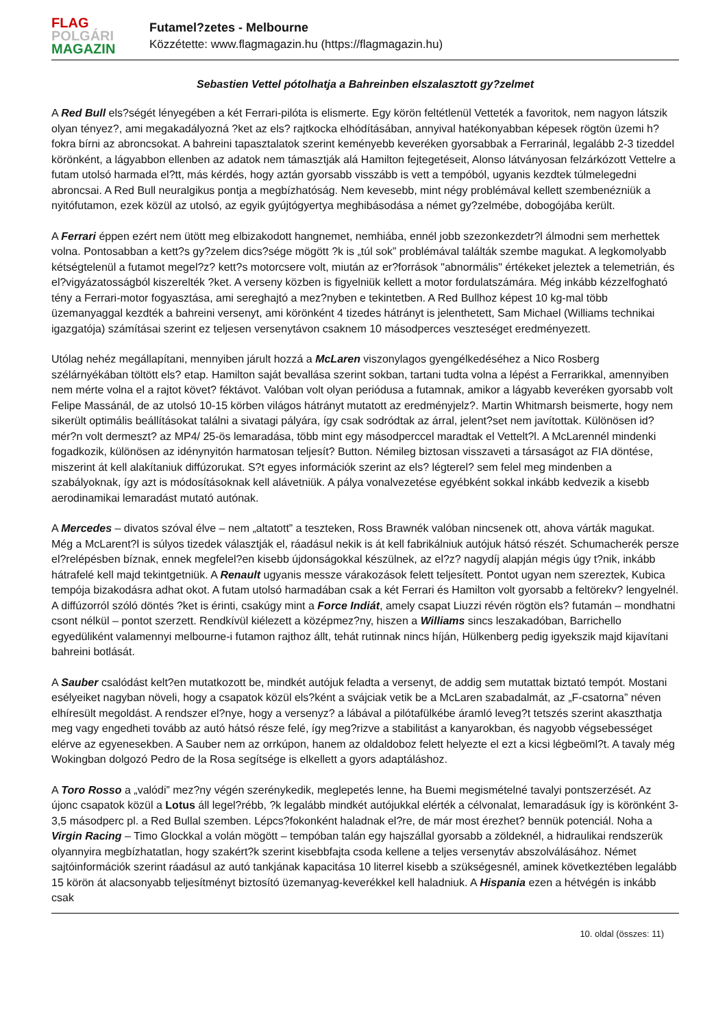FLAG
POLGÁRI
MAGAZIN
Futamel?zetes - Melbourne
Közzétette: www.flagmagazin.hu (https://flagmagazin.hu)
Sebastien Vettel pótolhatja a Bahreinben elszalasztott gy?zelmet
A Red Bull els?ségét lényegében a két Ferrari-pilóta is elismerte. Egy körön feltétlenül Vetteték a favoritok, nem nagyon látszik olyan tényez?, ami megakadályozná ?ket az els? rajtkocka elhódításában, annyival hatékonyabban képesek rögtön üzemi h?fokra bírni az abroncsokat. A bahreini tapasztalatok szerint keményebb keveréken gyorsabbak a Ferrarinál, legalább 2-3 tizeddel körönként, a lágyabbon ellenben az adatok nem támasztják alá Hamilton fejtegetéseit, Alonso látványosan felzárkózott Vettelre a futam utolsó harmada el?tt, más kérdés, hogy aztán gyorsabb visszább is vett a tempóból, ugyanis kezdtek túlmelegedni abroncsai. A Red Bull neuralgikus pontja a megbízhatóság. Nem kevesebb, mint négy problémával kellett szembenézniük a nyitófutamon, ezek közül az utolsó, az egyik gyújtógyertya meghibásodása a német gy?zelmébe, dobogójába került.
A Ferrari éppen ezért nem ütött meg elbizakodott hangnemet, nemhiába, ennél jobb szezonkezdetr?l álmodni sem merhettek volna. Pontosabban a kett?s gy?zelem dics?sége mögött ?k is „túl sok” problémával találták szembe magukat. A legkomolyabb kétségtelenül a futamot megel?z? kett?s motorcsere volt, miután az er?források "abnormális" értékeket jeleztek a telemetrián, és el?vigyázatosságból kiszerelték ?ket. A verseny közben is figyelniük kellett a motor fordulatszámára. Még inkább kézzelfogható tény a Ferrari-motor fogyasztása, ami sereghajtó a mez?nyben e tekintetben. A Red Bullhoz képest 10 kg-mal több üzemanyaggal kezdték a bahreini versenyt, ami körönként 4 tizedes hátrányt is jelenthetett, Sam Michael (Williams technikai igazgatója) számításai szerint ez teljesen versenytávon csaknem 10 másodperces veszteséget eredményezett.
Utólag nehéz megállapítani, mennyiben járult hozzá a McLaren viszonylagos gyengélkedéséhez a Nico Rosberg szélárnyékában töltött els? etap. Hamilton saját bevallása szerint sokban, tartani tudta volna a lépést a Ferrarikkal, amennyiben nem mérte volna el a rajtot követ? féktávot. Valóban volt olyan periódusa a futamnak, amikor a lágyabb keveréken gyorsabb volt Felipe Massánál, de az utolsó 10-15 körben világos hátrányt mutatott az eredményjelz?. Martin Whitmarsh beismerte, hogy nem sikerült optimális beállításokat találni a sivatagi pályára, így csak sodródtak az árral, jelent?set nem javítottak. Különösen id?mér?n volt dermeszt? az MP4/ 25-ös lemaradása, több mint egy másodperccel maradtak el Vettelt?l. A McLarennél mindenki fogadkozik, különösen az idénynyitón harmatosan teljesít? Button. Némileg biztosan visszaveti a társaságot az FIA döntése, miszerint át kell alakítaniuk diffúzorukat. S?t egyes információk szerint az els? légterel? sem felel meg mindenben a szabályoknak, így azt is módosításoknak kell alávetniük. A pálya vonalvezetése egyébként sokkal inkább kedvezik a kisebb aerodinamikai lemaradást mutató autónak.
A Mercedes – divatos szóval élve – nem „altatott” a teszteken, Ross Brawnék valóban nincsenek ott, ahova várták magukat. Még a McLarent?l is súlyos tizedek választják el, ráadásul nekik is át kell fabrikálniuk autójuk hátsó részét. Schumacherék persze el?relépésben bíznak, ennek megfelel?en kisebb újdonságokkal készülnek, az el?z? nagydíj alapján mégis úgy t?nik, inkább hátrafelé kell majd tekintgetniük. A Renault ugyanis messze várakozások felett teljesített. Pontot ugyan nem szereztek, Kubica tempója bizakodásra adhat okot. A futam utolsó harmadában csak a két Ferrari és Hamilton volt gyorsabb a feltörekv? lengyelnél. A diffúzorról szóló döntés ?ket is érinti, csakúgy mint a Force Indiát, amely csapat Liuzzi révén rögtön els? futamán – mondhatni csont nélkül – pontot szerzett. Rendkívül kiélezett a középmez?ny, hiszen a Williams sincs leszakadóban, Barrichello egyedüliként valamennyi melbourne-i futamon rajthoz állt, tehát rutinnak nincs híján, Hülkenberg pedig igyekszik majd kijavítani bahreini botlását.
A Sauber csalódást kelt?en mutatkozott be, mindkét autójuk feladta a versenyt, de addig sem mutattak biztató tempót. Mostani esélyeiket nagyban növeli, hogy a csapatok közül els?ként a svájciak vetik be a McLaren szabadalmát, az „F-csatorna” néven elhíresült megoldást. A rendszer el?nye, hogy a versenyz? a lábával a pilótafülkébe áramló leveg?t tetszés szerint akaszthatja meg vagy engedheti tovább az autó hátsó része felé, így meg?rizve a stabilitást a kanyarokban, és nagyobb végsebességet elérve az egyenesekben. A Sauber nem az orrkúpon, hanem az oldaldoboz felett helyezte el ezt a kicsi légbeöml?t. A tavaly még Wokingban dolgozó Pedro de la Rosa segítsége is elkellett a gyors adaptáláshoz.
A Toro Rosso a „valódi” mez?ny végén szerénykedik, meglepetés lenne, ha Buemi megismételné tavalyi pontszerzését. Az újonc csapatok közül a Lotus áll legel?rébb, ?k legalább mindkét autójukkal elérték a célvonalat, lemaradásuk így is körönként 3-3,5 másodperc pl. a Red Bullal szemben. Lépcs?fokonként haladnak el?re, de már most érezhet? bennük potenciál. Noha a Virgin Racing – Timo Glockkal a volán mögött – tempóban talán egy hajszállal gyorsabb a zöldeknél, a hidraulikai rendszerük olyannyira megbízhatatlan, hogy szakért?k szerint kisebbfajta csoda kellene a teljes versenytáv abszolválásához. Német sajtóinformációk szerint ráadásul az autó tankjának kapacitása 10 literrel kisebb a szükségesnél, aminek következtében legalább 15 körön át alacsonyabb teljesítményt biztosító üzemanyag-keverékkel kell haladniuk. A Hispania ezen a hétvégén is inkább csak
10. oldal (összes: 11)